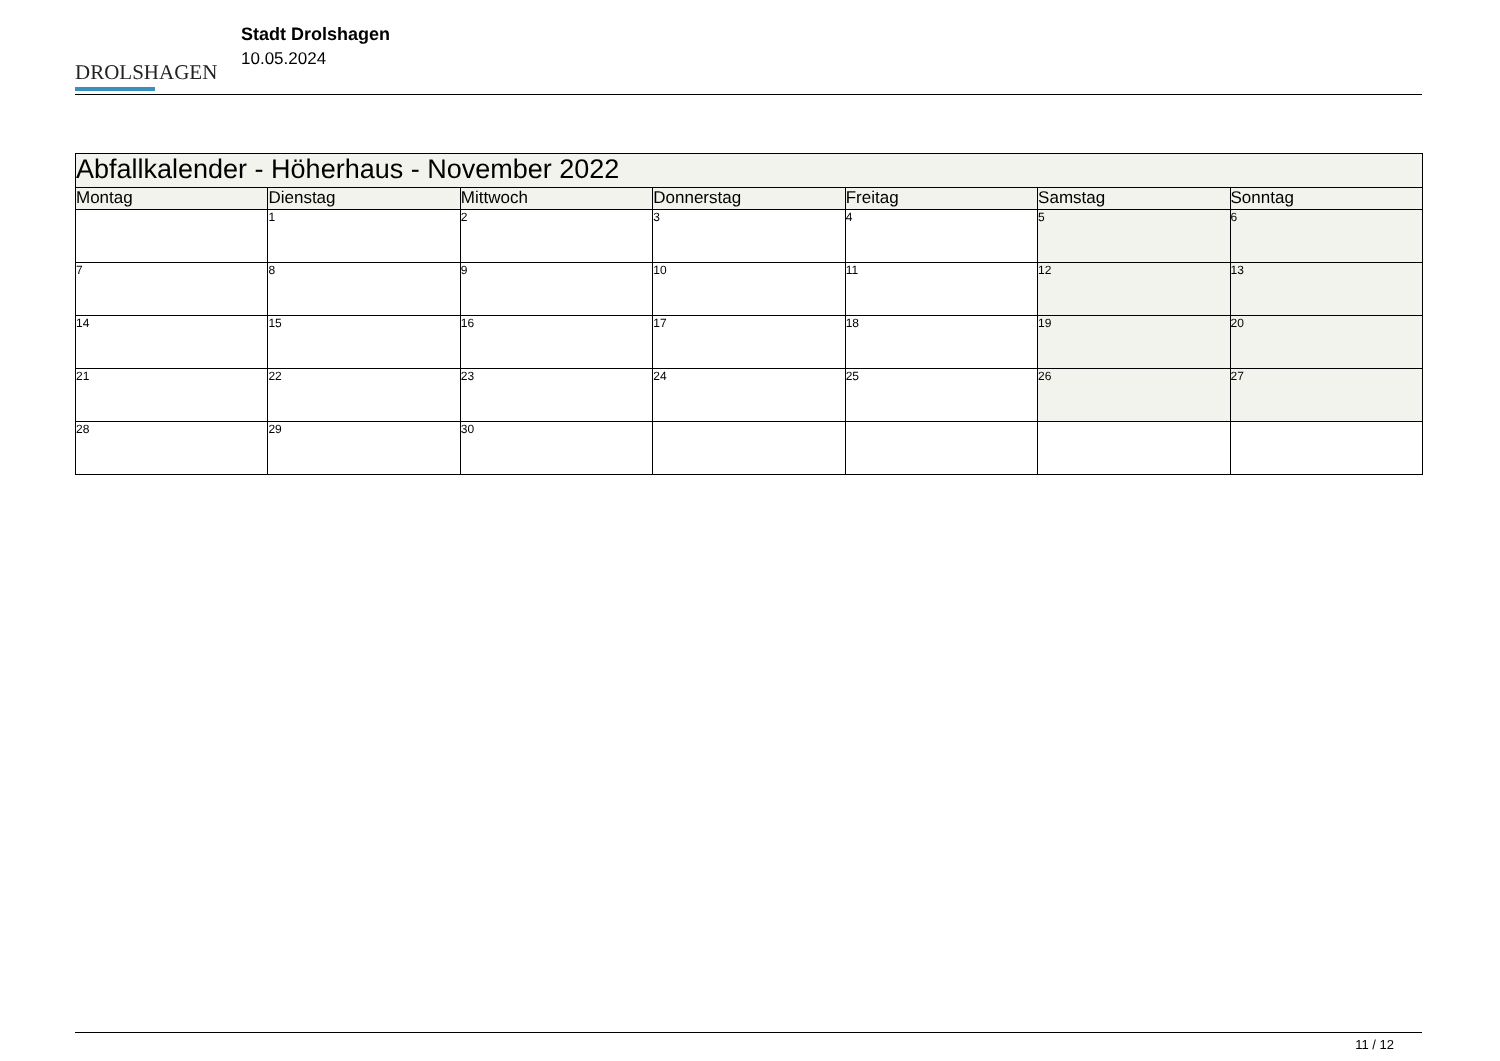DROLSHAGEN
Stadt Drolshagen
10.05.2024
| Abfallkalender - Höherhaus - November 2022 | | | | | | |
| --- | --- | --- | --- | --- | --- | --- |
| Montag | Dienstag | Mittwoch | Donnerstag | Freitag | Samstag | Sonntag |
| | 1 | 2 | 3 | 4 | 5 | 6 |
| 7 | 8 | 9 | 10 | 11 | 12 | 13 |
| 14 | 15 | 16 | 17 | 18 | 19 | 20 |
| 21 | 22 | 23 | 24 | 25 | 26 | 27 |
| 28 | 29 | 30 | | | | |
11 / 12